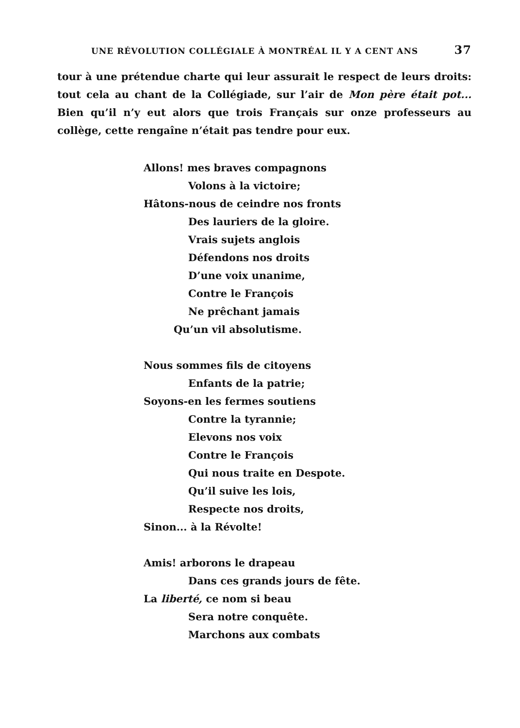UNE RÉVOLUTION COLLÉGIALE À MONTRÉAL IL Y A CENT ANS 37
tour à une prétendue charte qui leur assurait le respect de leurs droits: tout cela au chant de la Collégiade, sur l’air de Mon père était pot... Bien qu’il n’y eut alors que trois Français sur onze professeurs au collège, cette rengaîne n’était pas tendre pour eux.
Allons! mes braves compagnons
Volons à la victoire;
Hâtons-nous de ceindre nos fronts
Des lauriers de la gloire.
Vrais sujets anglois
Défendons nos droits
D’une voix unanime,
Contre le François
Ne prêchant jamais
Qu’un vil absolutisme.
Nous sommes fils de citoyens
Enfants de la patrie;
Soyons-en les fermes soutiens
Contre la tyrannie;
Elevons nos voix
Contre le François
Qui nous traite en Despote.
Qu’il suive les lois,
Respecte nos droits,
Sinon... à la Révolte!
Amis! arborons le drapeau
Dans ces grands jours de fête.
La liberté, ce nom si beau
Sera notre conquête.
Marchons aux combats